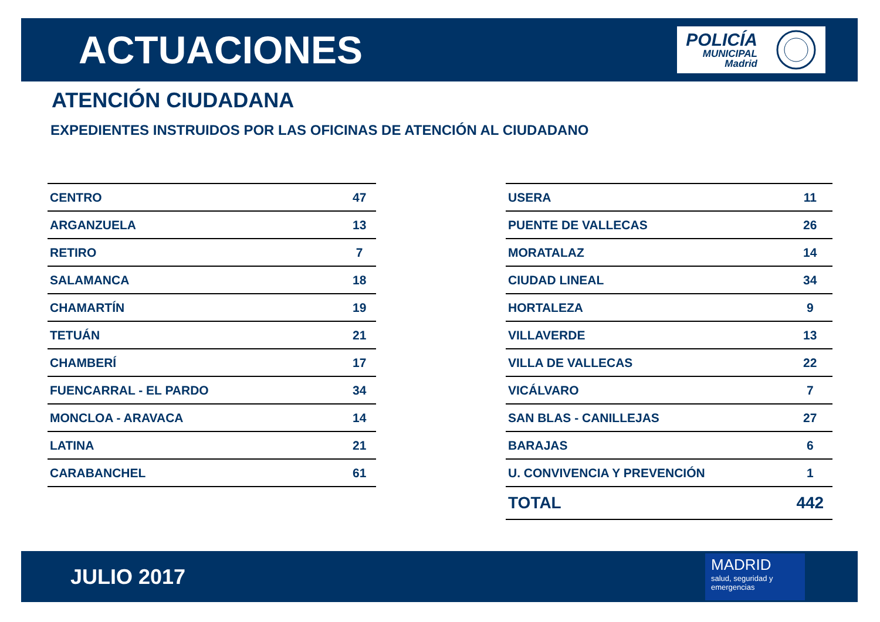ACTUACIONES
POLICÍA
MUNICIPAL
Madrid
ATENCIÓN CIUDADANA
EXPEDIENTES INSTRUIDOS POR LAS OFICINAS DE ATENCIÓN AL CIUDADANO
| CENTRO | 47 |
| ARGANZUELA | 13 |
| RETIRO | 7 |
| SALAMANCA | 18 |
| CHAMARTÍN | 19 |
| TETUÁN | 21 |
| CHAMBERÍ | 17 |
| FUENCARRAL - EL PARDO | 34 |
| MONCLOA - ARAVACA | 14 |
| LATINA | 21 |
| CARABANCHEL | 61 |
| USERA | 11 |
| PUENTE DE VALLECAS | 26 |
| MORATALAZ | 14 |
| CIUDAD LINEAL | 34 |
| HORTALEZA | 9 |
| VILLAVERDE | 13 |
| VILLA DE VALLECAS | 22 |
| VICÁLVARO | 7 |
| SAN BLAS - CANILLEJAS | 27 |
| BARAJAS | 6 |
| U. CONVIVENCIA Y PREVENCIÓN | 1 |
| TOTAL | 442 |
JULIO 2017
MADRID
salud, seguridad y
emergencias